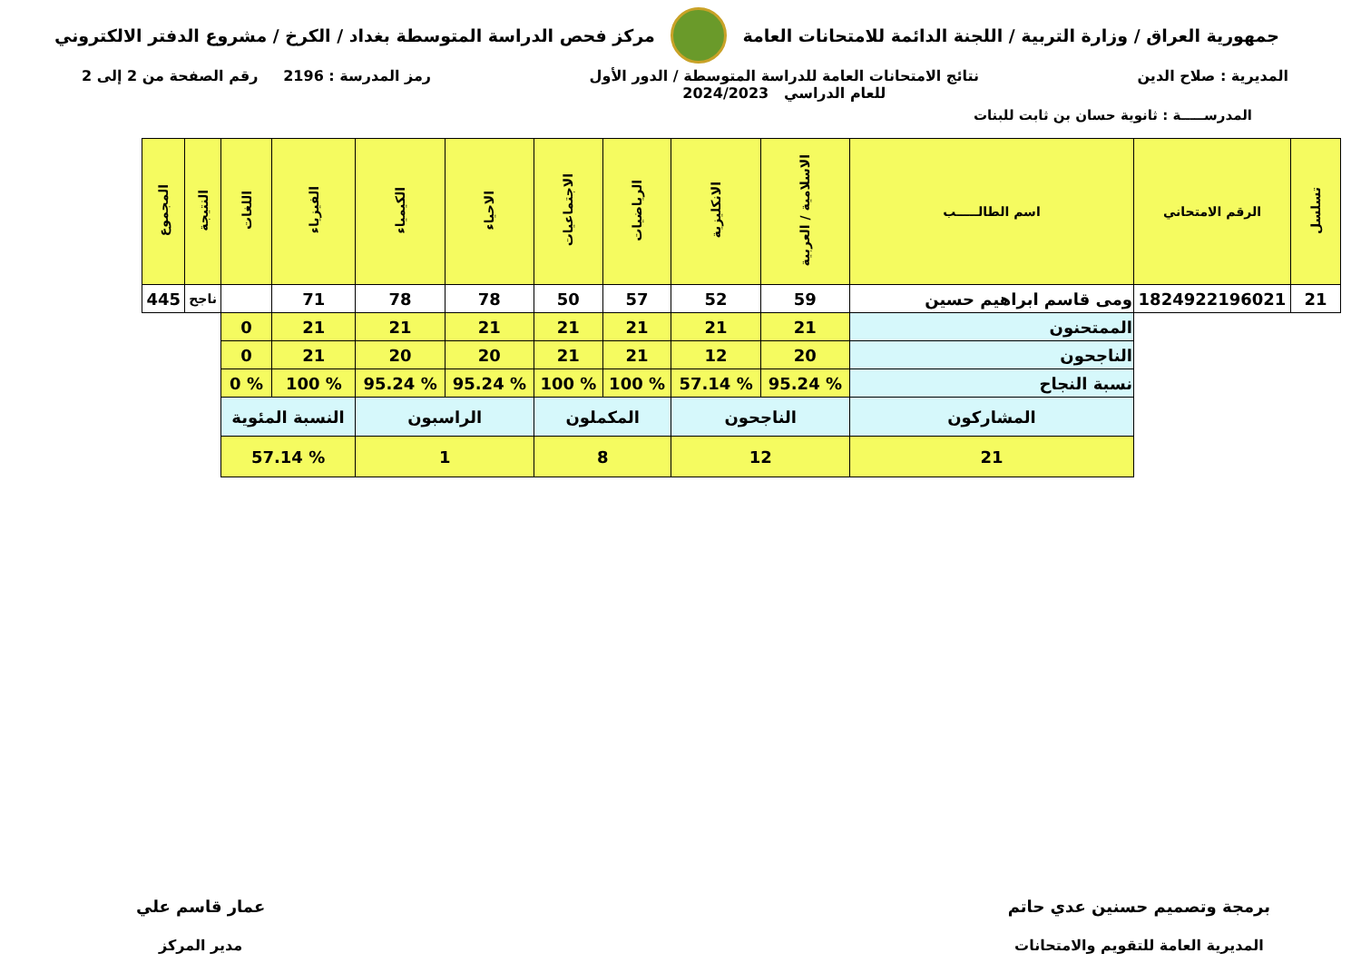جمهورية العراق / وزارة التربية / اللجنة الدائمة للامتحانات العامة
مركز فحص الدراسة المتوسطة بغداد / الكرخ / مشروع الدفتر الالكتروني
المديرية : صلاح الدين نتائج الامتحانات العامة للدراسة المتوسطة / الدور الأول
للعام الدراسي 2024/2023
رمز المدرسة : 2196 رقم الصفحة من 2 إلى 2
المدرســـــة : ثانوية حسان بن ثابت للبنات
| تسلسل | الرقم الامتحاني | اسم الطالـــــب | الاسلامية / العربية | الانكليزية | الرياضيات | الاجتماعيات | الاحياء | الكيمياء | الفيزياء | اللغات | النتيجة | المجموع |
| --- | --- | --- | --- | --- | --- | --- | --- | --- | --- | --- | --- | --- |
| 21 | 1824922196021 | ومى قاسم ابراهيم حسين | 59 | 52 | 57 | 50 | 78 | 78 | 71 | | ناجح | 445 |
| | | الممتحنون | 21 | 21 | 21 | 21 | 21 | 21 | 21 | 0 | | |
| | | الناجحون | 20 | 12 | 21 | 21 | 20 | 20 | 21 | 0 | | |
| | | نسبة النجاح | % 95.24 | % 57.14 | % 100 | % 100 | % 95.24 | % 95.24 | % 100 | % 0 | | |
| | | المشاركون | الناجحون | | المكملون | | الراسبون | | النسبة المئوية | | | |
| | | 21 | 12 | | 8 | | 1 | | % 57.14 | | | |
برمجة وتصميم حسنين عدي حاتم
المديرية العامة للتقويم والامتحانات
عمار قاسم علي
مدير المركز